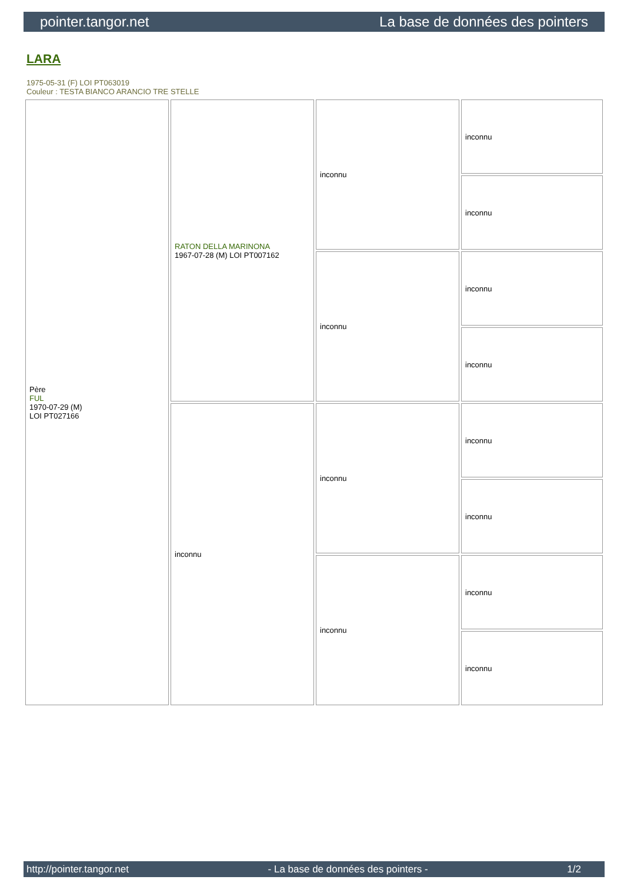pointer.tangor.net La base de données des pointers
LARA
1975-05-31 (F) LOI PT063019
Couleur : TESTA BIANCO ARANCIO TRE STELLE
| Père FUL 1970-07-29 (M) LOI PT027166 | RATON DELLA MARINONA 1967-07-28 (M) LOI PT007162 | inconnu | inconnu |
| | | | inconnu |
| | | inconnu | inconnu |
| | | | inconnu |
| | inconnu | inconnu | inconnu |
| | | | inconnu |
| | | inconnu | inconnu |
| | | | inconnu |
http://pointer.tangor.net - La base de données des pointers - 1/2